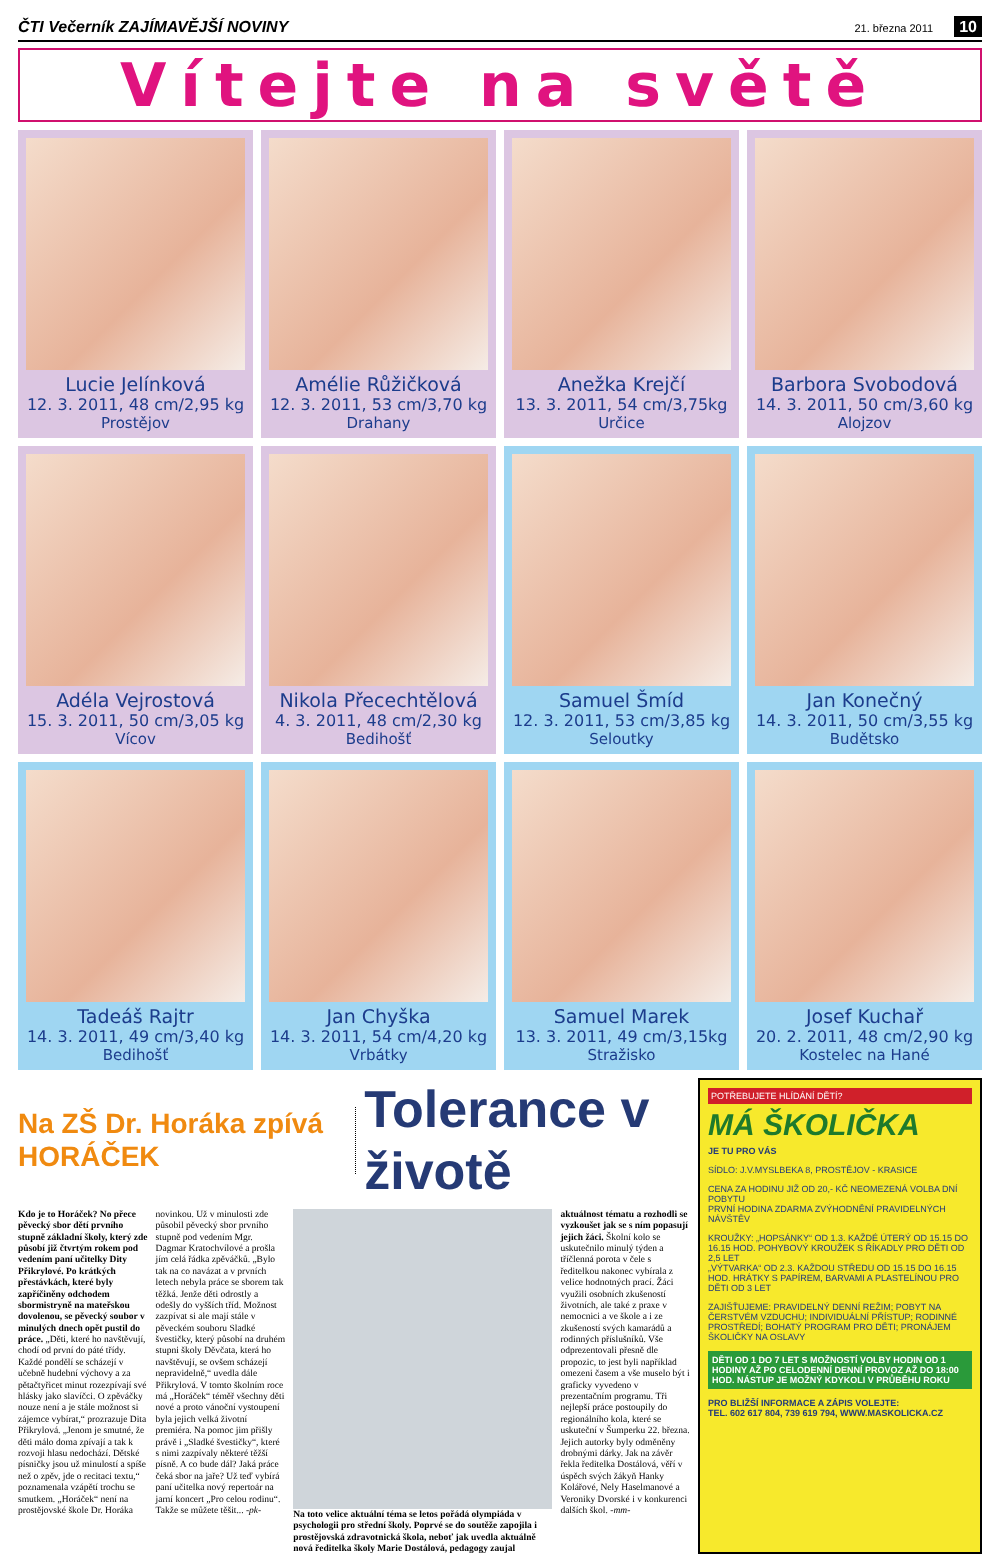ČTI Večerník ZAJÍMAVĚJŠÍ NOVINY 21. března 2011 10
Vítejte na světě
Lucie Jelínková
12. 3. 2011, 48 cm/2,95 kg
Prostějov
Amélie Růžičková
12. 3. 2011, 53 cm/3,70 kg
Drahany
Anežka Krejčí
13. 3. 2011, 54 cm/3,75kg
Určice
Barbora Svobodová
14. 3. 2011, 50 cm/3,60 kg
Alojzov
Adéla Vejrostová
15. 3. 2011, 50 cm/3,05 kg
Vícov
Nikola Přecechtělová
4. 3. 2011, 48 cm/2,30 kg
Bedihošť
Samuel Šmíd
12. 3. 2011, 53 cm/3,85 kg
Seloutky
Jan Konečný
14. 3. 2011, 50 cm/3,55 kg
Budětsko
Tadeáš Rajtr
14. 3. 2011, 49 cm/3,40 kg
Bedihošť
Jan Chyška
14. 3. 2011, 54 cm/4,20 kg
Vrbátky
Samuel Marek
13. 3. 2011, 49 cm/3,15kg
Stražisko
Josef Kuchař
20. 2. 2011, 48 cm/2,90 kg
Kostelec na Hané
Na ZŠ Dr. Horáka zpívá HORÁČEK Tolerance v životě
Kdo je to Horáček? No přece pěvecký sbor dětí prvního stupně základní školy, který zde působí již čtvrtým rokem pod vedením paní učitelky Dity Přikrylové. Po krátkých přestávkách, které byly zapříčiněny odchodem sbormistryně na mateřskou dovolenou, se pěvecký soubor v minulých dnech opět pustil do práce. „Děti, které ho navštěvují, chodí od první do páté třídy. Každé pondělí se scházejí v učebně hudební výchovy a za pětačtyřicet minut rozezpívají své hlásky jako slavíčci. O zpěváčky nouze není a je stále možnost si zájemce vybírat,“ prozrazuje Dita Přikrylová. „Jenom je smutné, že děti málo doma zpívají a tak k rozvoji hlasu nedochází. Dětské písničky jsou už minulostí a spíše než o zpěv, jde o recitaci textu,“ poznamenala vzápětí trochu se smutkem. „Horáček“ není na prostějovské škole Dr. Horáka
novinkou. Už v minulosti zde působil pěvecký sbor prvního stupně pod vedením Mgr. Dagmar Kratochvílové a prošla jím celá řádka zpěváčků. „Bylo tak na co navázat a v prvních letech nebyla práce se sborem tak těžká. Jenže děti odrostly a odešly do vyšších tříd. Možnost zazpívat si ale mají stále v pěveckém souboru Sladké švestičky, který působí na druhém stupni školy Děvčata, která ho navštěvují, se ovšem scházejí nepravidelně,“ uvedla dále Přikrylová. V tomto školním roce má „Horáček“ téměř všechny děti nové a proto vánoční vystoupení byla jejich velká životní premiéra. Na pomoc jim přišly právě i „Sladké švestičky“, které s nimi zazpívaly některé těžší písně. A co bude dál? Jaká práce čeká sbor na jaře? Už teď vybírá paní učitelka nový repertoár na jarní koncert „Pro celou rodinu“. Takže se můžete těšit... -pk-
Na toto velice aktuální téma se letos pořádá olympiáda v psychologii pro střední školy. Poprvé se do soutěže zapojila i prostějovská zdravotnická škola, neboť jak uvedla aktuálně nová ředitelka školy Marie Dostálová, pedagogy zaujal
aktuálnost tématu a rozhodli se vyzkoušet jak se s ním popasují jejich žáci. Školní kolo se uskutečnilo minulý týden a tříčlenná porota v čele s ředitelkou nakonec vybírala z velice hodnotných prací. Žáci využili osobních zkušeností životních, ale také z praxe v nemocnici a ve škole a i ze zkušeností svých kamarádů a rodinných příslušníků. Vše odprezentovali přesně dle propozic, to jest byli například omezeni časem a vše muselo být i graficky vyvedeno v prezentačním programu. Tři nejlepší práce postoupily do regionálního kola, které se uskuteční v Šumperku 22. března. Jejich autorky byly odměněny drobnými dárky. Jak na závěr řekla ředitelka Dostálová, věří v úspěch svých žákyň Hanky Kolářové, Nely Haselmanové a Veroniky Dvorské i v konkurenci dalších škol. -mm-
POTŘEBUJETE HLÍDÁNÍ DĚTÍ?
MÁ ŠKOLIČKA
JE TU PRO VÁS
SÍDLO: J.V.MYSLBEKA 8, PROSTĚJOV - KRASICE
CENA ZA HODINU JIŽ OD 20,- KČ NEOMEZENÁ VOLBA DNÍ POBYTU
PRVNÍ HODINA ZDARMA ZVÝHODNĚNÍ PRAVIDELNÝCH NÁVŠTĚV
KROUŽKY: „HOPSÁNKY“ OD 1.3. KAŽDÉ ÚTERÝ OD 15.15 DO 16.15 HOD. POHYBOVÝ KROUŽEK S ŘÍKADLY PRO DĚTI OD 2,5 LET
„VÝTVARKA“ OD 2.3. KAŽDOU STŘEDU OD 15.15 DO 16.15 HOD. HRÁTKY S PAPÍREM, BARVAMI A PLASTELÍNOU PRO DĚTI OD 3 LET
ZAJIŠŤUJEME: PRAVIDELNÝ DENNÍ REŽIM; POBYT NA ČERSTVÉM VZDUCHU; INDIVIDUÁLNÍ PŘÍSTUP; RODINNÉ PROSTŘEDÍ; BOHATÝ PROGRAM PRO DĚTI; PRONÁJEM ŠKOLIČKY NA OSLAVY
DĚTI OD 1 DO 7 LET S MOŽNOSTÍ VOLBY HODIN OD 1 HODINY AŽ PO CELODENNÍ DENNÍ PROVOZ AŽ DO 18:00 HOD. NÁSTUP JE MOŽNÝ KDYKOLI V PRŮBĚHU ROKU
PRO BLIŽŠÍ INFORMACE A ZÁPIS VOLEJTE:
TEL. 602 617 804, 739 619 794, WWW.MASKOLICKA.CZ